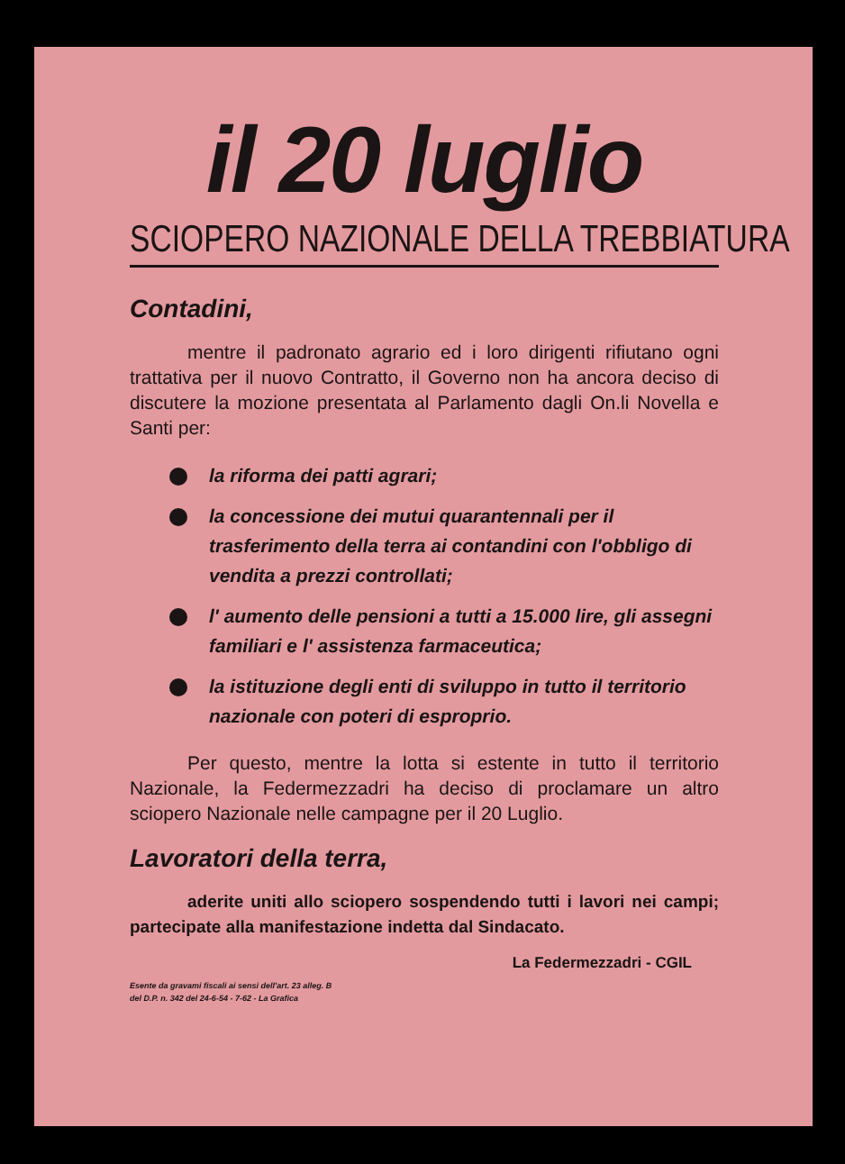il 20 luglio
SCIOPERO NAZIONALE DELLA TREBBIATURA
Contadini,
mentre il padronato agrario ed i loro dirigenti rifiutano ogni trattativa per il nuovo Contratto, il Governo non ha ancora deciso di discutere la mozione presentata al Parlamento dagli On.li Novella e Santi per:
la riforma dei patti agrari;
la concessione dei mutui quarantennali per il trasferimento della terra ai contandini con l'obbligo di vendita a prezzi controllati;
l' aumento delle pensioni a tutti a 15.000 lire, gli assegni familiari e l' assistenza farmaceutica;
la istituzione degli enti di sviluppo in tutto il territorio nazionale con poteri di esproprio.
Per questo, mentre la lotta si estente in tutto il territorio Nazionale, la Federmezzadri ha deciso di proclamare un altro sciopero Nazionale nelle campagne per il 20 Luglio.
Lavoratori della terra,
aderite uniti allo sciopero sospendendo tutti i lavori nei campi; partecipate alla manifestazione indetta dal Sindacato.
La Federmezzadri - CGIL
Esente da gravami fiscali ai sensi dell'art. 23 alleg. B
del D.P. n. 342 del 24-6-54 - 7-62 - La Grafica